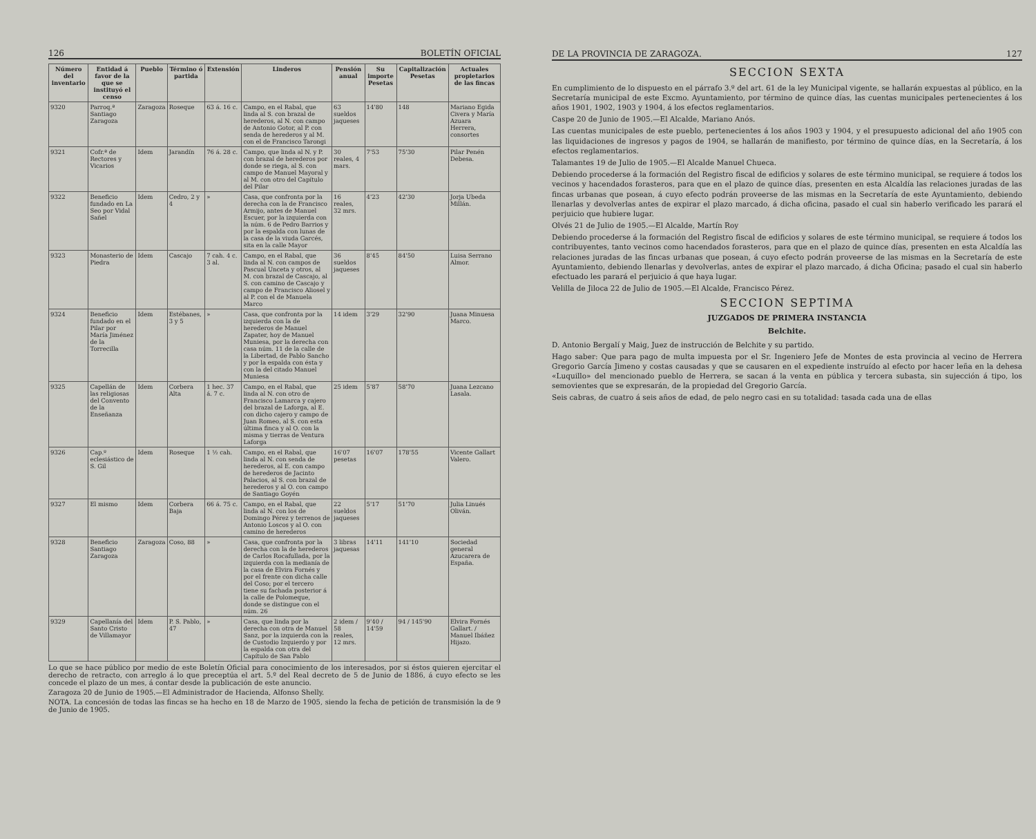126 BOLETÍN OFICIAL
| Número del inventario | Entidad á favor de la que se instituyó el censo | Pueblo | Término ó partida | Extensión | Linderos | Pensión anual | Su importe Pesetas | Capitalización Pesetas | Actuales propietarios de las fincas |
| --- | --- | --- | --- | --- | --- | --- | --- | --- | --- |
| 9320 | Parroq.ª Santiago Zaragoza | Zaragoza | Roseque | 63 á. 16 c. | Campo, en el Rabal, que linda al S. con brazal de herederos, al N. con campo de Antonio Gotor, al P. con senda de herederos y al M. con el de Francisco Tarongi | 63 sueldos jaqueses | 14'80 | 148 | Mariano Egida Civera y María Azuara Herrera, consortes |
| 9321 | Cofr.ª de Rectores y Vicarios | Idem | Jarandín | 76 á. 28 c. | Campo, que linda al N. y P. con brazal de herederos por donde se riega, al S. con campo de Manuel Mayoral y al M. con otro del Capítulo del Pilar | 30 reales, 4 mars. | 7'53 | 75'30 | Pilar Penén Debesa. |
| 9322 | Beneficio fundado en La Seo por Vidal Sañel | Idem | Cedro, 2 y 4 | » | Casa, que confronta por la derecha con la de Francisco Armijo, antes de Manuel Escuer, por la izquierda con la núm. 6 de Pedro Barrios y por la espalda con lunas de la casa de la viuda Garcés, sita en la calle Mayor | 16 reales, 32 mrs. | 4'23 | 42'30 | Jorja Ubeda Millán. |
| 9323 | Monasterio de Piedra | Idem | Cascajo | 7 cah. 4 c. 3 al. | Campo, en el Rabal, que linda al N. con campos de Pascual Unceta y otros, al M. con brazal de Cascajo, al S. con camino de Cascajo y campo de Francisco Aliosel y al P. con el de Manuela Marco | 36 sueldos jaqueses | 8'45 | 84'50 | Luisa Serrano Almor. |
| 9324 | Beneficio fundado en el Pilar por María Jiménez de la Torrecilla | Idem | Estébanes, 3 y 5 | » | Casa, que confronta por la izquierda con la de herederos de Manuel Zapater, hoy de Manuel Muniesa, por la derecha con casa núm. 11 de la calle de la Libertad, de Pablo Sancho y por la espalda con ésta y con la del citado Manuel Muniesa | 14 idem | 3'29 | 32'90 | Juana Minuesa Marco. |
| 9325 | Capellán de las religiosas del Convento de la Enseñanza | Idem | Corbera Alta | 1 hec. 37 á. 7 c. | Campo, en el Rabal, que linda al N. con otro de Francisco Lamarca y cajero del brazal de Laforga, al E. con dicho cajero y campo de Juan Romeo, al S. con esta última finca y al O. con la misma y tierras de Ventura Laforga | 25 idem | 5'87 | 58'70 | Juana Lezcano Lasala. |
| 9326 | Cap.º eclesiástico de S. Gil | Idem | Roseque | 1 ½ cah. | Campo, en el Rabal, que linda al N. con senda de herederos, al E. con campo de herederos de Jacinto Palacios, al S. con brazal de herederos y al O. con campo de Santiago Goyén | 16'07 pesetas | 16'07 | 178'55 | Vicente Gallart Valero. |
| 9327 | El mismo | Idem | Corbera Baja | 66 á. 75 c. | Campo, en el Rabal, que linda al N. con los de Domingo Pérez y terrenos de Antonio Loscos y al O. con camino de herederos | 22 sueldos jaqueses | 5'17 | 51'70 | Julia Linués Oliván. |
| 9328 | Beneficio Santiago Zaragoza | Zaragoza | Coso, 88 | » | Casa, que confronta por la derecha con la de herederos de Carlos Rocafullada, por la izquierda con la medianía de la casa de Elvira Fornés y por el frente con dicha calle del Coso; por el tercero tiene su fachada posterior á la calle de Polomeque, donde se distingue con el núm. 26 | 3 libras jaquesas | 14'11 | 141'10 | Sociedad general Azucarera de España. |
| 9329 | Capellanía del Santo Cristo de Villamayor | Idem | P. S. Pablo, 47 | » | Casa, que linda por la derecha con otra de Manuel Sanz, por la izquierda con la de Custodio Izquierdo y por la espalda con otra del Capítulo de San Pablo | 2 idem / 58 reales, 12 mrs. | 9'40 / 14'59 | 94 / 145'90 | Elvira Fornés Gallart. / Manuel Ibáñez Hijazo. |
Lo que se hace público por medio de este Boletín Oficial para conocimiento de los interesados, por si éstos quieren ejercitar el derecho de retracto, con arreglo á lo que preceptúa el art. 5.º del Real decreto de 5 de Junio de 1886, á cuyo efecto se les concede el plazo de un mes, á contar desde la publicación de este anuncio.
Zaragoza 20 de Junio de 1905.—El Administrador de Hacienda, Alfonso Shelly.
NOTA. La concesión de todas las fincas se ha hecho en 18 de Marzo de 1905, siendo la fecha de petición de transmisión la de 9 de Junio de 1905.
DE LA PROVINCIA DE ZARAGOZA. 127
SECCION SEXTA
En cumplimiento de lo dispuesto en el párrafo 3.º del art. 61 de la ley Municipal vigente, se hallarán expuestas al público, en la Secretaría municipal de este Excmo. Ayuntamiento, por término de quince días, las cuentas municipales pertenecientes á los años 1901, 1902, 1903 y 1904, á los efectos reglamentarios.
Caspe 20 de Junio de 1905.—El Alcalde, Mariano Anós.
Las cuentas municipales de este pueblo, pertenecientes á los años 1903 y 1904, y el presupuesto adicional del año 1905 con las liquidaciones de ingresos y pagos de 1904, se hallarán de manifiesto, por término de quince días, en la Secretaría, á los efectos reglamentarios.
Talamantes 19 de Julio de 1905.—El Alcalde Manuel Chueca.
Debiendo procederse á la formación del Registro fiscal de edificios y solares de este término municipal, se requiere á todos los vecinos y hacendados forasteros, para que en el plazo de quince días, presenten en esta Alcaldía las relaciones juradas de las fincas urbanas que posean, á cuyo efecto podrán proveerse de las mismas en la Secretaría de este Ayuntamiento, debiendo llenarlas y devolverlas antes de expirar el plazo marcado, á dicha oficina, pasado el cual sin haberlo verificado les parará el perjuicio que hubiere lugar.
Olvés 21 de Julio de 1905.—El Alcalde, Martín Roy
Debiendo procederse á la formación del Registro fiscal de edificios y solares de este término municipal, se requiere á todos los contribuyentes, tanto vecinos como hacendados forasteros, para que en el plazo de quince días, presenten en esta Alcaldía las relaciones juradas de las fincas urbanas que posean, á cuyo efecto podrán proveerse de las mismas en la Secretaría de este Ayuntamiento, debiendo llenarlas y devolverlas, antes de expirar el plazo marcado, á dicha Oficina; pasado el cual sin haberlo efectuado les parará el perjuicio á que haya lugar.
Velilla de Jiloca 22 de Julio de 1905.—El Alcalde, Francisco Pérez.
SECCION SEPTIMA
JUZGADOS DE PRIMERA INSTANCIA
Belchite.
D. Antonio Bergalí y Maig, Juez de instrucción de Belchite y su partido.
Hago saber: Que para pago de multa impuesta por el Sr. Ingeniero Jefe de Montes de esta provincia al vecino de Herrera Gregorio García Jimeno y costas causadas y que se causaren en el expediente instruído al efecto por hacer leña en la dehesa «Luquillo» del mencionado pueblo de Herrera, se sacan á la venta en pública y tercera subasta, sin sujección á tipo, los semovientes que se expresarán, de la propiedad del Gregorio García.
Seis cabras, de cuatro á seis años de edad, de pelo negro casi en su totalidad: tasada cada una de ellas